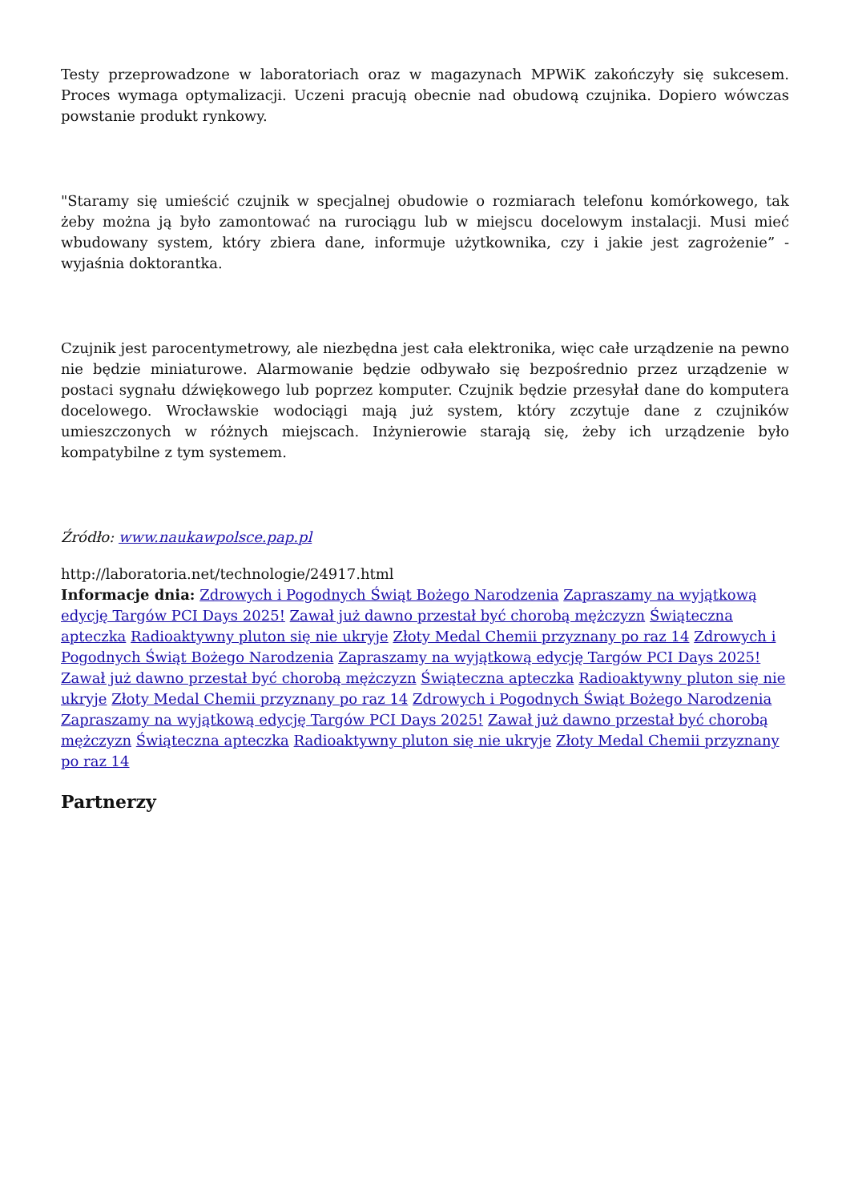Testy przeprowadzone w laboratoriach oraz w magazynach MPWiK zakończyły się sukcesem. Proces wymaga optymalizacji. Uczeni pracują obecnie nad obudową czujnika. Dopiero wówczas powstanie produkt rynkowy.
"Staramy się umieścić czujnik w specjalnej obudowie o rozmiarach telefonu komórkowego, tak żeby można ją było zamontować na rurociągu lub w miejscu docelowym instalacji. Musi mieć wbudowany system, który zbiera dane, informuje użytkownika, czy i jakie jest zagrożenie” - wyjaśnia doktorantka.
Czujnik jest parocentymetrowy, ale niezbędna jest cała elektronika, więc całe urządzenie na pewno nie będzie miniaturowe. Alarmowanie będzie odbywało się bezpośrednio przez urządzenie w postaci sygnału dźwiękowego lub poprzez komputer. Czujnik będzie przesyłał dane do komputera docelowego. Wrocławskie wodociągi mają już system, który zczytuje dane z czujników umieszczonych w różnych miejscach. Inżynierowie starają się, żeby ich urządzenie było kompatybilne z tym systemem.
Źródło: www.naukawpolsce.pap.pl
http://laboratoria.net/technologie/24917.html
Informacje dnia: Zdrowych i Pogodnych Świąt Bożego Narodzenia Zapraszamy na wyjątkową edycję Targów PCI Days 2025! Zawał już dawno przestał być chorobą mężczyzn Świąteczna apteczka Radioaktywny pluton się nie ukryje Złoty Medal Chemii przyznany po raz 14 Zdrowych i Pogodnych Świąt Bożego Narodzenia Zapraszamy na wyjątkową edycję Targów PCI Days 2025! Zawał już dawno przestał być chorobą mężczyzn Świąteczna apteczka Radioaktywny pluton się nie ukryje Złoty Medal Chemii przyznany po raz 14 Zdrowych i Pogodnych Świąt Bożego Narodzenia Zapraszamy na wyjątkową edycję Targów PCI Days 2025! Zawał już dawno przestał być chorobą mężczyzn Świąteczna apteczka Radioaktywny pluton się nie ukryje Złoty Medal Chemii przyznany po raz 14
Partnerzy